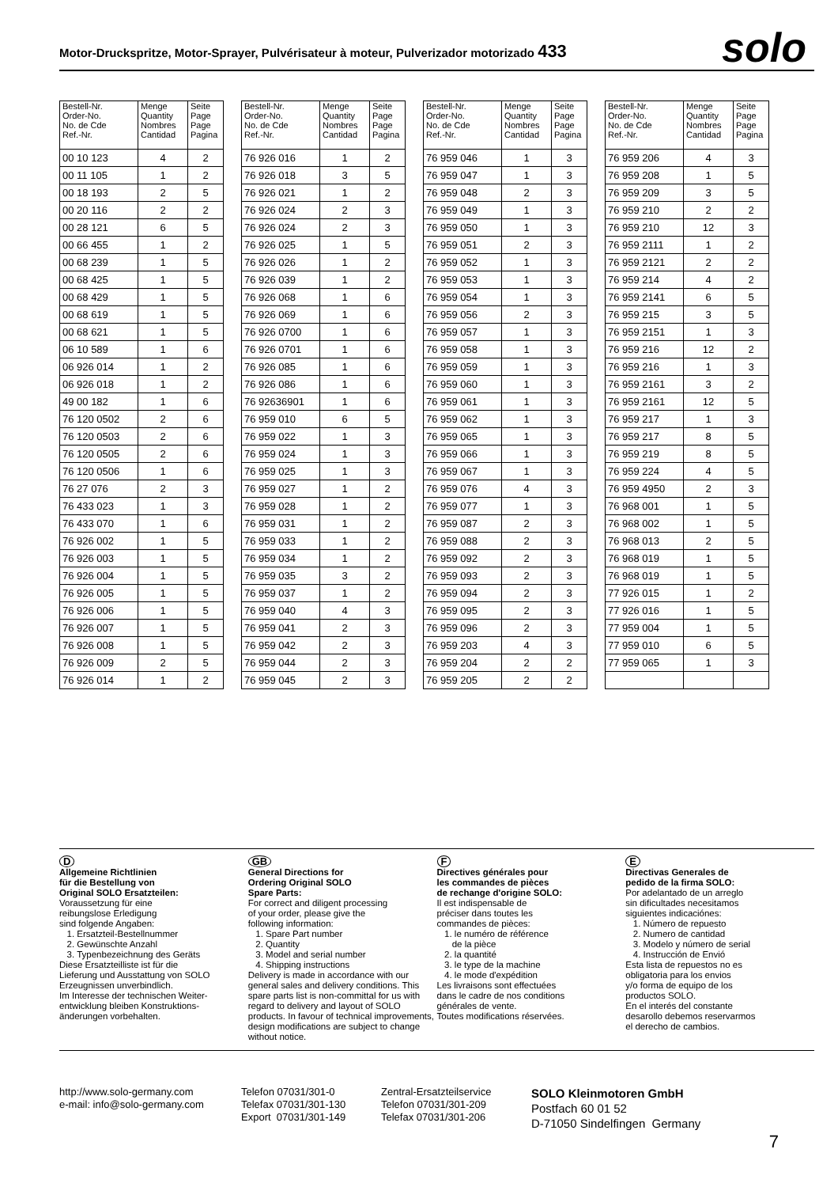Motor-Druckspritze, Motor-Sprayer, Pulvérisateur à moteur, Pulverizador motorizado 433
solo
| Bestell-Nr. Order-No. No. de Cde Ref.-Nr. | Menge Quantity Nombres Cantidad | Seite Page Page Pagina |
| --- | --- | --- |
| 00 10 123 | 4 | 2 |
| 00 11 105 | 1 | 2 |
| 00 18 193 | 2 | 5 |
| 00 20 116 | 2 | 2 |
| 00 28 121 | 6 | 5 |
| 00 66 455 | 1 | 2 |
| 00 68 239 | 1 | 5 |
| 00 68 425 | 1 | 5 |
| 00 68 429 | 1 | 5 |
| 00 68 619 | 1 | 5 |
| 00 68 621 | 1 | 5 |
| 06 10 589 | 1 | 6 |
| 06 926 014 | 1 | 2 |
| 06 926 018 | 1 | 2 |
| 49 00 182 | 1 | 6 |
| 76 120 0502 | 2 | 6 |
| 76 120 0503 | 2 | 6 |
| 76 120 0505 | 2 | 6 |
| 76 120 0506 | 1 | 6 |
| 76 27 076 | 2 | 3 |
| 76 433 023 | 1 | 3 |
| 76 433 070 | 1 | 6 |
| 76 926 002 | 1 | 5 |
| 76 926 003 | 1 | 5 |
| 76 926 004 | 1 | 5 |
| 76 926 005 | 1 | 5 |
| 76 926 006 | 1 | 5 |
| 76 926 007 | 1 | 5 |
| 76 926 008 | 1 | 5 |
| 76 926 009 | 2 | 5 |
| 76 926 014 | 1 | 2 |
| Bestell-Nr. Order-No. No. de Cde Ref.-Nr. | Menge Quantity Nombres Cantidad | Seite Page Page Pagina |
| --- | --- | --- |
| 76 926 016 | 1 | 2 |
| 76 926 018 | 3 | 5 |
| 76 926 021 | 1 | 2 |
| 76 926 024 | 2 | 3 |
| 76 926 024 | 2 | 3 |
| 76 926 025 | 1 | 5 |
| 76 926 026 | 1 | 2 |
| 76 926 039 | 1 | 2 |
| 76 926 068 | 1 | 6 |
| 76 926 069 | 1 | 6 |
| 76 926 0700 | 1 | 6 |
| 76 926 0701 | 1 | 6 |
| 76 926 085 | 1 | 6 |
| 76 926 086 | 1 | 6 |
| 76 92636901 | 1 | 6 |
| 76 959 010 | 6 | 5 |
| 76 959 022 | 1 | 3 |
| 76 959 024 | 1 | 3 |
| 76 959 025 | 1 | 3 |
| 76 959 027 | 1 | 2 |
| 76 959 028 | 1 | 2 |
| 76 959 031 | 1 | 2 |
| 76 959 033 | 1 | 2 |
| 76 959 034 | 1 | 2 |
| 76 959 035 | 3 | 2 |
| 76 959 037 | 1 | 2 |
| 76 959 040 | 4 | 3 |
| 76 959 041 | 2 | 3 |
| 76 959 042 | 2 | 3 |
| 76 959 044 | 2 | 3 |
| 76 959 045 | 2 | 3 |
| Bestell-Nr. Order-No. No. de Cde Ref.-Nr. | Menge Quantity Nombres Cantidad | Seite Page Page Pagina |
| --- | --- | --- |
| 76 959 046 | 1 | 3 |
| 76 959 047 | 1 | 3 |
| 76 959 048 | 2 | 3 |
| 76 959 049 | 1 | 3 |
| 76 959 050 | 1 | 3 |
| 76 959 051 | 2 | 3 |
| 76 959 052 | 1 | 3 |
| 76 959 053 | 1 | 3 |
| 76 959 054 | 1 | 3 |
| 76 959 056 | 2 | 3 |
| 76 959 057 | 1 | 3 |
| 76 959 058 | 1 | 3 |
| 76 959 059 | 1 | 3 |
| 76 959 060 | 1 | 3 |
| 76 959 061 | 1 | 3 |
| 76 959 062 | 1 | 3 |
| 76 959 065 | 1 | 3 |
| 76 959 066 | 1 | 3 |
| 76 959 067 | 1 | 3 |
| 76 959 076 | 4 | 3 |
| 76 959 077 | 1 | 3 |
| 76 959 087 | 2 | 3 |
| 76 959 088 | 2 | 3 |
| 76 959 092 | 2 | 3 |
| 76 959 093 | 2 | 3 |
| 76 959 094 | 2 | 3 |
| 76 959 095 | 2 | 3 |
| 76 959 096 | 2 | 3 |
| 76 959 203 | 4 | 3 |
| 76 959 204 | 2 | 2 |
| 76 959 205 | 2 | 2 |
| Bestell-Nr. Order-No. No. de Cde Ref.-Nr. | Menge Quantity Nombres Cantidad | Seite Page Page Pagina |
| --- | --- | --- |
| 76 959 206 | 4 | 3 |
| 76 959 208 | 1 | 5 |
| 76 959 209 | 3 | 5 |
| 76 959 210 | 2 | 2 |
| 76 959 210 | 12 | 3 |
| 76 959 2111 | 1 | 2 |
| 76 959 2121 | 2 | 2 |
| 76 959 214 | 4 | 2 |
| 76 959 2141 | 6 | 5 |
| 76 959 215 | 3 | 5 |
| 76 959 2151 | 1 | 3 |
| 76 959 216 | 12 | 2 |
| 76 959 216 | 1 | 3 |
| 76 959 2161 | 3 | 2 |
| 76 959 2161 | 12 | 5 |
| 76 959 217 | 1 | 3 |
| 76 959 217 | 8 | 5 |
| 76 959 219 | 8 | 5 |
| 76 959 224 | 4 | 5 |
| 76 959 4950 | 2 | 3 |
| 76 968 001 | 1 | 5 |
| 76 968 002 | 1 | 5 |
| 76 968 013 | 2 | 5 |
| 76 968 019 | 1 | 5 |
| 76 968 019 | 1 | 5 |
| 77 926 015 | 1 | 2 |
| 77 926 016 | 1 | 5 |
| 77 959 004 | 1 | 5 |
| 77 959 010 | 6 | 5 |
| 77 959 065 | 1 | 3 |
D
Allgemeine Richtlinien
für die Bestellung von
Original SOLO Ersatzteilen:
Voraussetzung für eine
reibungslose Erledigung
sind folgende Angaben:
1. Ersatzteil-Bestellnummer
2. Gewünschte Anzahl
3. Typenbezeichnung des Geräts
Diese Ersatzteilliste ist für die
Lieferung und Ausstattung von SOLO
Erzeugnissen unverbindlich.
Im Interesse der technischen Weiter-
entwicklung bleiben Konstruktions-
änderungen vorbehalten.
GB
General Directions for
Ordering Original SOLO
Spare Parts:
For correct and diligent processing
of your order, please give the
following information:
1. Spare Part number
2. Quantity
3. Model and serial number
4. Shipping instructions
Delivery is made in accordance with our general sales and delivery conditions. This spare parts list is non-committal for us with regard to delivery and layout of SOLO products. In favour of technical improvements, design modifications are subject to change without notice.
F
Directives générales pour
les commandes de pièces
de rechange d'origine SOLO:
Il est indispensable de
préciser dans toutes les
commandes de pièces:
1. le numéro de référence
de la pièce
2. la quantité
3. le type de la machine
4. le mode d'expédition
Les livraisons sont effectuées
dans le cadre de nos conditions
générales de vente.
Toutes modifications réservées.
E
Directivas Generales de
pedido de la firma SOLO:
Por adelantado de un arreglo
sin dificultades necesitamos
siguientes indicaciónes:
1. Número de repuesto
2. Numero de cantidad
3. Modelo y número de serial
4. Instrucción de Envió
Esta lista de repuestos no es
obligatoria para los envios
y/o forma de equipo de los
productos SOLO.
En el interés del constante
desarollo debemos reservarmos
el derecho de cambios.
http://www.solo-germany.com
e-mail: info@solo-germany.com
Telefon 07031/301-0
Telefax 07031/301-130
Export 07031/301-149
Zentral-Ersatzteilservice
Telefon 07031/301-209
Telefax 07031/301-206
SOLO Kleinmotoren GmbH
Postfach 60 01 52
D-71050 Sindelfingen Germany
7